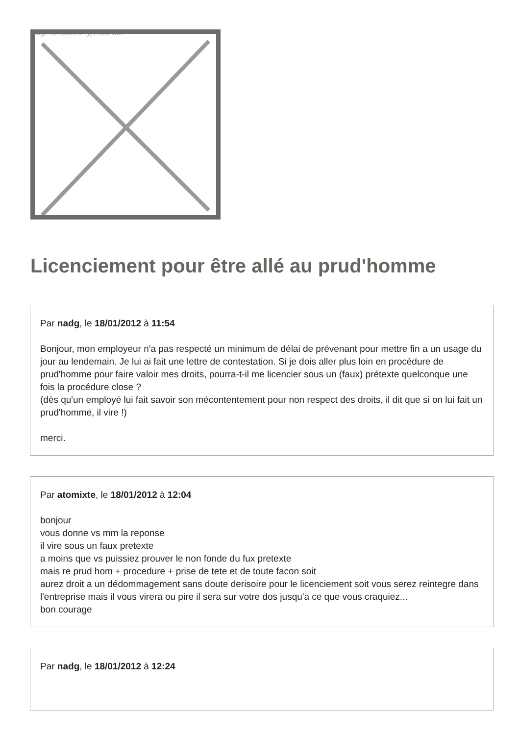Image not found or type unknown
Licenciement pour être allé au prud'homme
Par nadg, le 18/01/2012 à 11:54
Bonjour, mon employeur n'a pas respecté un minimum de délai de prévenant pour mettre fin a un usage du jour au lendemain. Je lui ai fait une lettre de contestation. Si je dois aller plus loin en procédure de prud'homme pour faire valoir mes droits, pourra-t-il me licencier sous un (faux) prétexte quelconque une fois la procédure close ?
(dès qu'un employé lui fait savoir son mécontentement pour non respect des droits, il dit que si on lui fait un prud'homme, il vire !)
merci.
Par atomixte, le 18/01/2012 à 12:04
bonjour
vous donne vs mm la reponse
il vire sous un faux pretexte
a moins que vs puissiez prouver le non fonde du fux pretexte
mais re prud hom + procedure + prise de tete et de toute facon soit
aurez droit a un dédommagement sans doute derisoire pour le licenciement soit vous serez reintegre dans l'entreprise mais il vous virera ou pire il sera sur votre dos jusqu'a ce que vous craquiez...
bon courage
Par nadg, le 18/01/2012 à 12:24